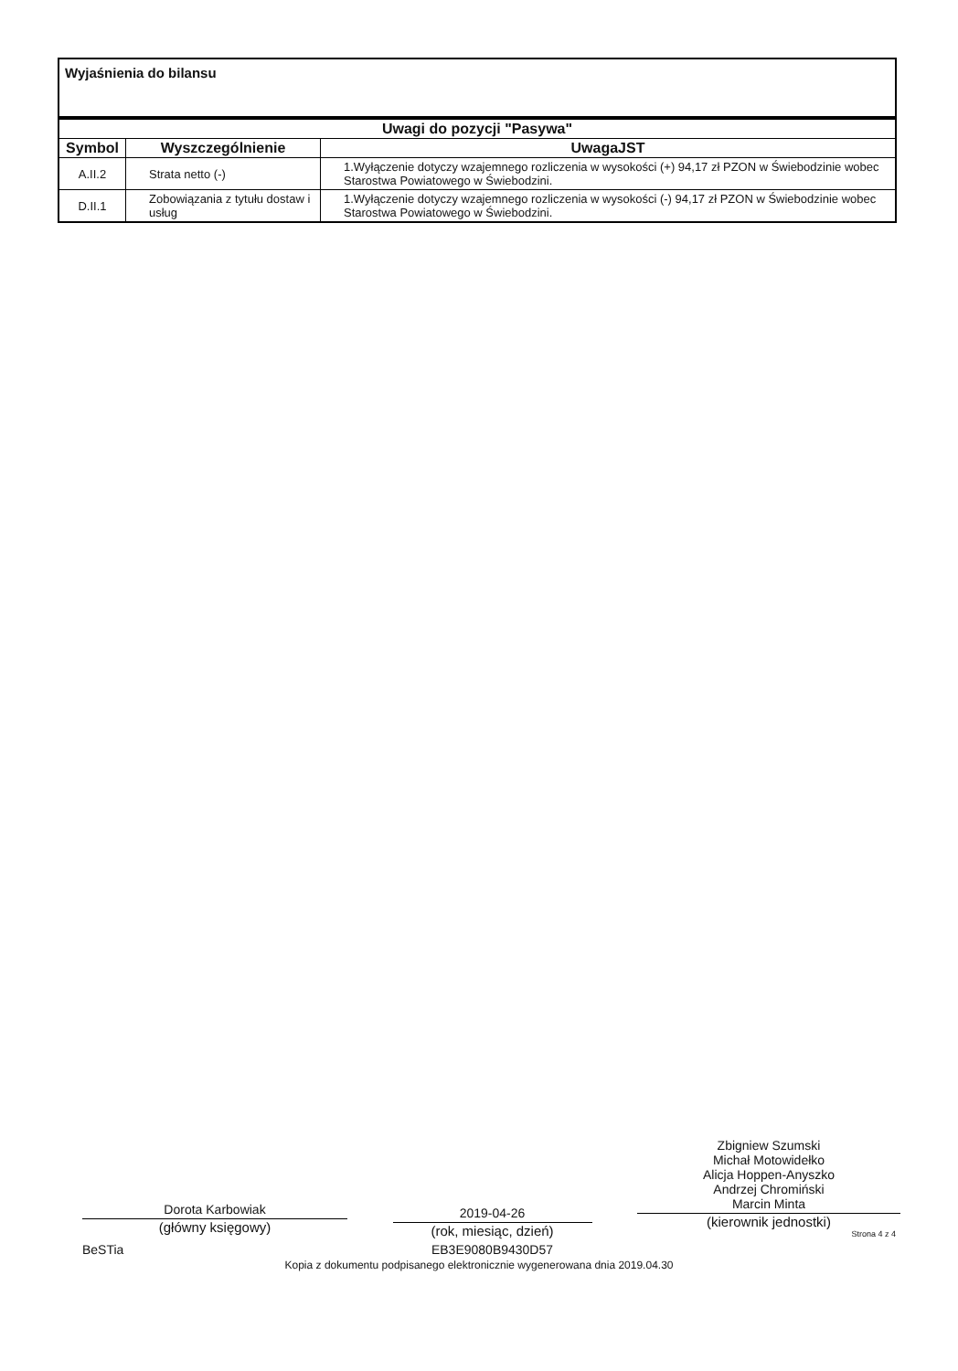Wyjaśnienia do bilansu
| Uwagi do pozycji "Pasywa" | | |
| --- | --- | --- |
| Symbol | Wyszczególnienie | UwagaJST |
| A.II.2 | Strata netto (-) | 1.Wyłączenie dotyczy wzajemnego rozliczenia w wysokości (+) 94,17 zł PZON w Świebodzinie wobec Starostwa Powiatowego w Świebodzini. |
| D.II.1 | Zobowiązania z tytułu dostaw i usług | 1.Wyłączenie dotyczy wzajemnego rozliczenia w wysokości (-) 94,17 zł PZON w Świebodzinie wobec Starostwa Powiatowego w Świebodzini. |
Dorota Karbowiak
(główny księgowy)
BeSTia
2019-04-26
(rok, miesiąc, dzień)
EB3E9080B9430D57
Zbigniew Szumski
Michał Motowidełko
Alicja Hoppen-Anyszko
Andrzej Chromiński
Marcin Minta
(kierownik jednostki)
Strona 4 z 4
Kopia z dokumentu podpisanego elektronicznie wygenerowana dnia 2019.04.30